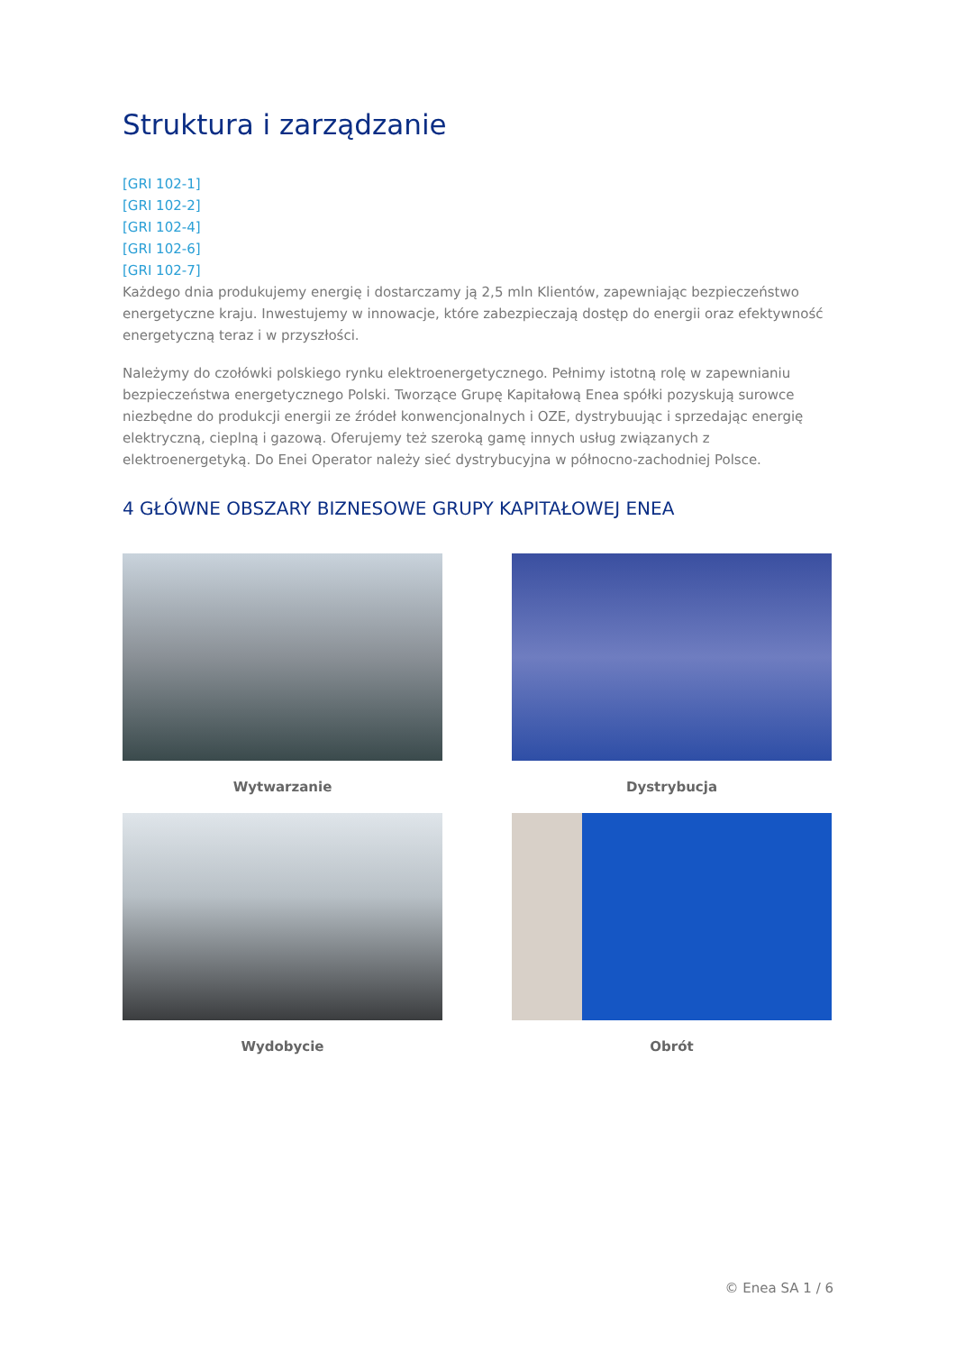Struktura i zarządzanie
[GRI 102-1]
[GRI 102-2]
[GRI 102-4]
[GRI 102-6]
[GRI 102-7]
Każdego dnia produkujemy energię i dostarczamy ją 2,5 mln Klientów, zapewniając bezpieczeństwo energetyczne kraju. Inwestujemy w innowacje, które zabezpieczają dostęp do energii oraz efektywność energetyczną teraz i w przyszłości.
Należymy do czołówki polskiego rynku elektroenergetycznego. Pełnimy istotną rolę w zapewnianiu bezpieczeństwa energetycznego Polski. Tworzące Grupę Kapitałową Enea spółki pozyskują surowce niezbędne do produkcji energii ze źródeł konwencjonalnych i OZE, dystrybuując i sprzedając energię elektryczną, cieplną i gazową. Oferujemy też szeroką gamę innych usług związanych z elektroenergetyką. Do Enei Operator należy sieć dystrybucyjna w północno-zachodniej Polsce.
4 GŁÓWNE OBSZARY BIZNESOWE GRUPY KAPITAŁOWEJ ENEA
Wytwarzanie
Dystrybucja
Wydobycie
Obrót
© Enea SA 1 / 6